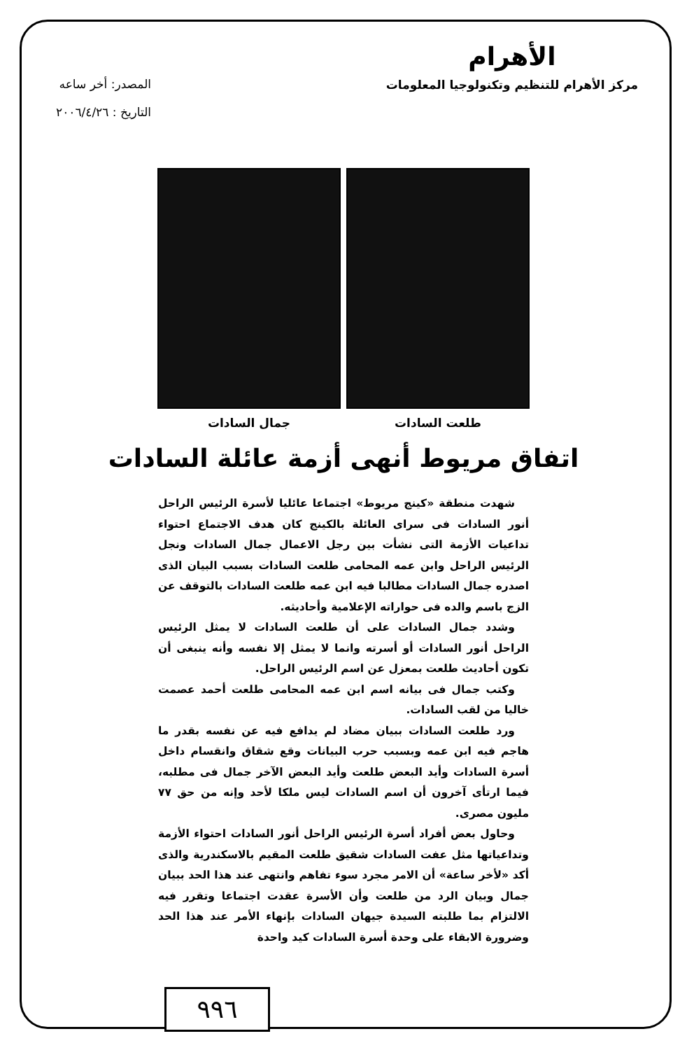الأهرام
مركز الأهرام للتنظيم وتكنولوجيا المعلومات
المصدر: أخر ساعه
التاريخ : ٢٠٠٦/٤/٢٦
طلعت السادات جمال السادات
اتفاق مريوط أنهى أزمة عائلة السادات
شهدت منطقة «كينج مريوط» اجتماعا عائليا لأسرة الرئيس الراحل أنور السادات فى سراى العائلة بالكينج كان هدف الاجتماع احتواء تداعيات الأزمة التى نشأت بين رجل الاعمال جمال السادات ونجل الرئيس الراحل وابن عمه المحامى طلعت السادات بسبب البيان الذى اصدره جمال السادات مطالبا فيه ابن عمه طلعت السادات بالتوقف عن الزج باسم والده فى حواراته الإعلامية وأحاديثه.
وشدد جمال السادات على أن طلعت السادات لا يمثل الرئيس الراحل أنور السادات أو أسرته وانما لا يمثل إلا نفسه وأنه ينبغى أن تكون أحاديث طلعت بمعزل عن اسم الرئيس الراحل.
وكتب جمال فى بيانه اسم ابن عمه المحامى طلعت أحمد عصمت خاليا من لقب السادات.
ورد طلعت السادات ببيان مضاد لم يدافع فيه عن نفسه بقدر ما هاجم فيه ابن عمه وبسبب حرب البيانات وقع شقاق وانقسام داخل أسرة السادات وأيد البعض طلعت وأيد البعض الآخر جمال فى مطلبه، فيما ارتأى آخرون أن اسم السادات ليس ملكا لأحد وإنه من حق ٧٧ مليون مصرى.
وحاول بعض أفراد أسرة الرئيس الراحل أنور السادات احتواء الأزمة وتداعياتها مثل عفت السادات شقيق طلعت المقيم بالاسكندرية والذى أكد «لأخر ساعة» أن الامر مجرد سوء تفاهم وانتهى عند هذا الحد ببيان جمال وبيان الرد من طلعت وأن الأسرة عقدت اجتماعا وتقرر فيه الالتزام بما طلبته السيدة جيهان السادات بإنهاء الأمر عند هذا الحد وضرورة الابقاء على وحدة أسرة السادات كيد واحدة
٩٩٦